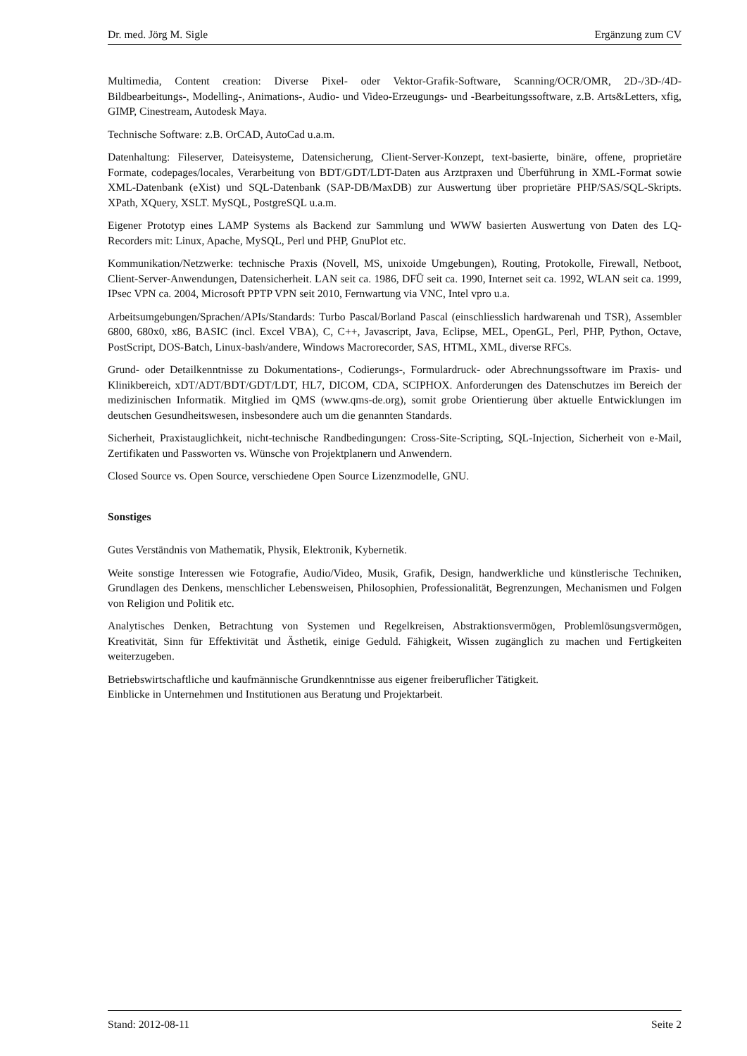Dr. med. Jörg M. Sigle Ergänzung zum CV
Multimedia, Content creation: Diverse Pixel- oder Vektor-Grafik-Software, Scanning/OCR/OMR, 2D-/3D-/4D- Bildbearbeitungs-, Modelling-, Animations-, Audio- und Video-Erzeugungs- und -Bearbeitungssoftware, z.B. Arts&Letters, xfig, GIMP, Cinestream, Autodesk Maya.
Technische Software: z.B. OrCAD, AutoCad u.a.m.
Datenhaltung: Fileserver, Dateisysteme, Datensicherung, Client-Server-Konzept, text-basierte, binäre, offene, proprietäre Formate, codepages/locales, Verarbeitung von BDT/GDT/LDT-Daten aus Arztpraxen und Überführung in XML-Format sowie XML-Datenbank (eXist) und SQL-Datenbank (SAP-DB/MaxDB) zur Auswertung über proprietäre PHP/SAS/SQL-Skripts. XPath, XQuery, XSLT. MySQL, PostgreSQL u.a.m.
Eigener Prototyp eines LAMP Systems als Backend zur Sammlung und WWW basierten Auswertung von Daten des LQ-Recorders mit: Linux, Apache, MySQL, Perl und PHP, GnuPlot etc.
Kommunikation/Netzwerke: technische Praxis (Novell, MS, unixoide Umgebungen), Routing, Protokolle, Firewall, Netboot, Client-Server-Anwendungen, Datensicherheit. LAN seit ca. 1986, DFÜ seit ca. 1990, Internet seit ca. 1992, WLAN seit ca. 1999, IPsec VPN ca. 2004, Microsoft PPTP VPN seit 2010, Fernwartung via VNC, Intel vpro u.a.
Arbeitsumgebungen/Sprachen/APIs/Standards: Turbo Pascal/Borland Pascal (einschliesslich hardwarenah und TSR), Assembler 6800, 680x0, x86, BASIC (incl. Excel VBA), C, C++, Javascript, Java, Eclipse, MEL, OpenGL, Perl, PHP, Python, Octave, PostScript, DOS-Batch, Linux-bash/andere, Windows Macrorecorder, SAS, HTML, XML, diverse RFCs.
Grund- oder Detailkenntnisse zu Dokumentations-, Codierungs-, Formulardruck- oder Abrechnungssoftware im Praxis- und Klinikbereich, xDT/ADT/BDT/GDT/LDT, HL7, DICOM, CDA, SCIPHOX. Anforderungen des Datenschutzes im Bereich der medizinischen Informatik. Mitglied im QMS (www.qms-de.org), somit grobe Orientierung über aktuelle Entwicklungen im deutschen Gesundheitswesen, insbesondere auch um die genannten Standards.
Sicherheit, Praxistauglichkeit, nicht-technische Randbedingungen: Cross-Site-Scripting, SQL-Injection, Sicherheit von e-Mail, Zertifikaten und Passworten vs. Wünsche von Projektplanern und Anwendern.
Closed Source vs. Open Source, verschiedene Open Source Lizenzmodelle, GNU.
Sonstiges
Gutes Verständnis von Mathematik, Physik, Elektronik, Kybernetik.
Weite sonstige Interessen wie Fotografie, Audio/Video, Musik, Grafik, Design, handwerkliche und künstlerische Techniken, Grundlagen des Denkens, menschlicher Lebensweisen, Philosophien, Professionalität, Begrenzungen, Mechanismen und Folgen von Religion und Politik etc.
Analytisches Denken, Betrachtung von Systemen und Regelkreisen, Abstraktionsvermögen, Problemlösungsvermögen, Kreativität, Sinn für Effektivität und Ästhetik, einige Geduld. Fähigkeit, Wissen zugänglich zu machen und Fertigkeiten weiterzugeben.
Betriebswirtschaftliche und kaufmännische Grundkenntnisse aus eigener freiberuflicher Tätigkeit.
Einblicke in Unternehmen und Institutionen aus Beratung und Projektarbeit.
Stand: 2012-08-11 Seite 2